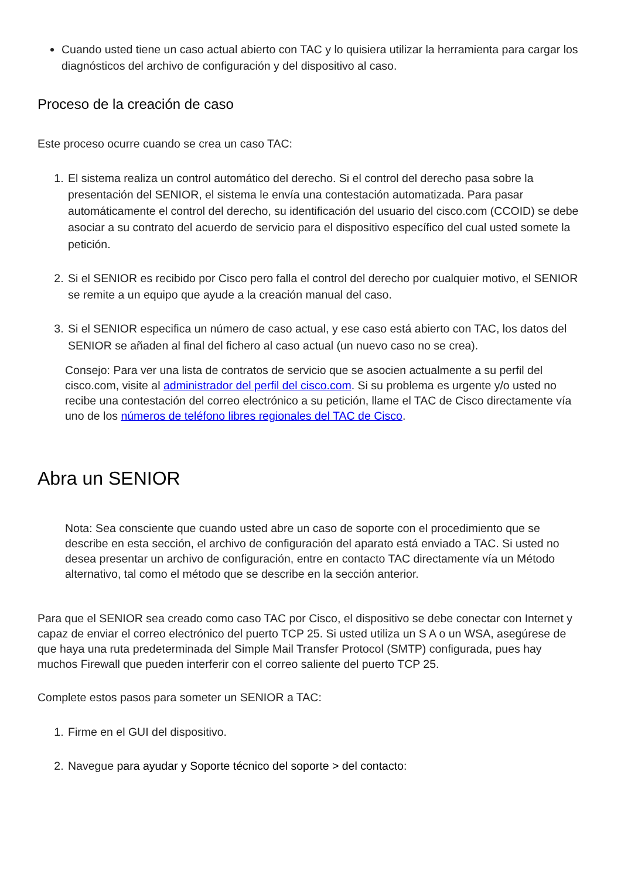Cuando usted tiene un caso actual abierto con TAC y lo quisiera utilizar la herramienta para cargar los diagnósticos del archivo de configuración y del dispositivo al caso.
Proceso de la creación de caso
Este proceso ocurre cuando se crea un caso TAC:
1. El sistema realiza un control automático del derecho. Si el control del derecho pasa sobre la presentación del SENIOR, el sistema le envía una contestación automatizada. Para pasar automáticamente el control del derecho, su identificación del usuario del cisco.com (CCOID) se debe asociar a su contrato del acuerdo de servicio para el dispositivo específico del cual usted somete la petición.
2. Si el SENIOR es recibido por Cisco pero falla el control del derecho por cualquier motivo, el SENIOR se remite a un equipo que ayude a la creación manual del caso.
3. Si el SENIOR especifica un número de caso actual, y ese caso está abierto con TAC, los datos del SENIOR se añaden al final del fichero al caso actual (un nuevo caso no se crea).
Consejo: Para ver una lista de contratos de servicio que se asocien actualmente a su perfil del cisco.com, visite al administrador del perfil del cisco.com. Si su problema es urgente y/o usted no recibe una contestación del correo electrónico a su petición, llame el TAC de Cisco directamente vía uno de los números de teléfono libres regionales del TAC de Cisco.
Abra un SENIOR
Nota: Sea consciente que cuando usted abre un caso de soporte con el procedimiento que se describe en esta sección, el archivo de configuración del aparato está enviado a TAC. Si usted no desea presentar un archivo de configuración, entre en contacto TAC directamente vía un Método alternativo, tal como el método que se describe en la sección anterior.
Para que el SENIOR sea creado como caso TAC por Cisco, el dispositivo se debe conectar con Internet y capaz de enviar el correo electrónico del puerto TCP 25. Si usted utiliza un S A o un WSA, asegúrese de que haya una ruta predeterminada del Simple Mail Transfer Protocol (SMTP) configurada, pues hay muchos Firewall que pueden interferir con el correo saliente del puerto TCP 25.
Complete estos pasos para someter un SENIOR a TAC:
1. Firme en el GUI del dispositivo.
2. Navegue para ayudar y Soporte técnico del soporte > del contacto: